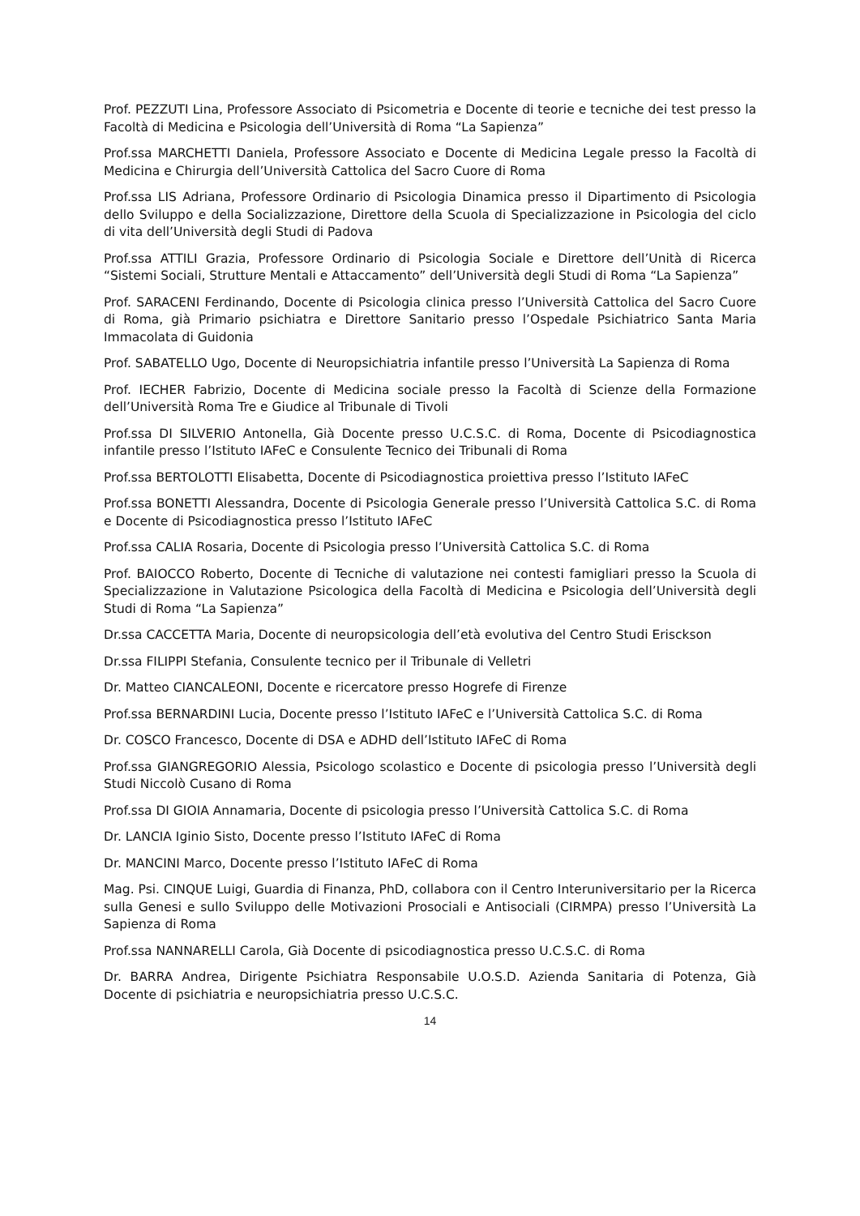Prof. PEZZUTI Lina, Professore Associato di Psicometria e Docente di teorie e tecniche dei test presso la Facoltà di Medicina e Psicologia dell’Università di Roma “La Sapienza”
Prof.ssa MARCHETTI Daniela, Professore Associato e Docente di Medicina Legale presso la Facoltà di Medicina e Chirurgia dell’Università Cattolica del Sacro Cuore di Roma
Prof.ssa LIS Adriana, Professore Ordinario di Psicologia Dinamica presso il Dipartimento di Psicologia dello Sviluppo e della Socializzazione, Direttore della Scuola di Specializzazione in Psicologia del ciclo di vita dell’Università degli Studi di Padova
Prof.ssa ATTILI Grazia, Professore Ordinario di Psicologia Sociale e Direttore dell’Unità di Ricerca “Sistemi Sociali, Strutture Mentali e Attaccamento” dell’Università degli Studi di Roma “La Sapienza”
Prof. SARACENI Ferdinando, Docente di Psicologia clinica presso l’Università Cattolica del Sacro Cuore di Roma, già Primario psichiatra e Direttore Sanitario presso l’Ospedale Psichiatrico Santa Maria Immacolata di Guidonia
Prof. SABATELLO Ugo, Docente di Neuropsichiatria infantile presso l’Università La Sapienza di Roma
Prof. IECHER Fabrizio, Docente di Medicina sociale presso la Facoltà di Scienze della Formazione dell’Università Roma Tre e Giudice al Tribunale di Tivoli
Prof.ssa DI SILVERIO Antonella, Già Docente presso U.C.S.C. di Roma, Docente di Psicodiagnostica infantile presso l’Istituto IAFeC e Consulente Tecnico dei Tribunali di Roma
Prof.ssa BERTOLOTTI Elisabetta, Docente di Psicodiagnostica proiettiva presso l’Istituto IAFeC
Prof.ssa BONETTI Alessandra, Docente di Psicologia Generale presso l’Università Cattolica S.C. di Roma e Docente di Psicodiagnostica presso l’Istituto IAFeC
Prof.ssa CALIA Rosaria, Docente di Psicologia presso l’Università Cattolica S.C. di Roma
Prof. BAIOCCO Roberto, Docente di Tecniche di valutazione nei contesti famigliari presso la Scuola di Specializzazione in Valutazione Psicologica della Facoltà di Medicina e Psicologia dell’Università degli Studi di Roma “La Sapienza”
Dr.ssa CACCETTA Maria, Docente di neuropsicologia dell’età evolutiva del Centro Studi Erisckson
Dr.ssa FILIPPI Stefania, Consulente tecnico per il Tribunale di Velletri
Dr. Matteo CIANCALEONI, Docente e ricercatore presso Hogrefe di Firenze
Prof.ssa BERNARDINI Lucia, Docente presso l’Istituto IAFeC e l’Università Cattolica S.C. di Roma
Dr. COSCO Francesco, Docente di DSA e ADHD dell’Istituto IAFeC di Roma
Prof.ssa GIANGREGORIO Alessia, Psicologo scolastico e Docente di psicologia presso l’Università degli Studi Niccolò Cusano di Roma
Prof.ssa DI GIOIA Annamaria, Docente di psicologia presso l’Università Cattolica S.C. di Roma
Dr. LANCIA Iginio Sisto, Docente presso l’Istituto IAFeC di Roma
Dr. MANCINI Marco, Docente presso l’Istituto IAFeC di Roma
Mag. Psi. CINQUE Luigi, Guardia di Finanza, PhD, collabora con il Centro Interuniversitario per la Ricerca sulla Genesi e sullo Sviluppo delle Motivazioni Prosociali e Antisociali (CIRMPA) presso l’Università La Sapienza di Roma
Prof.ssa NANNARELLI Carola, Già Docente di psicodiagnostica presso U.C.S.C. di Roma
Dr. BARRA Andrea, Dirigente Psichiatra Responsabile U.O.S.D. Azienda Sanitaria di Potenza, Già Docente di psichiatria e neuropsichiatria presso U.C.S.C.
14